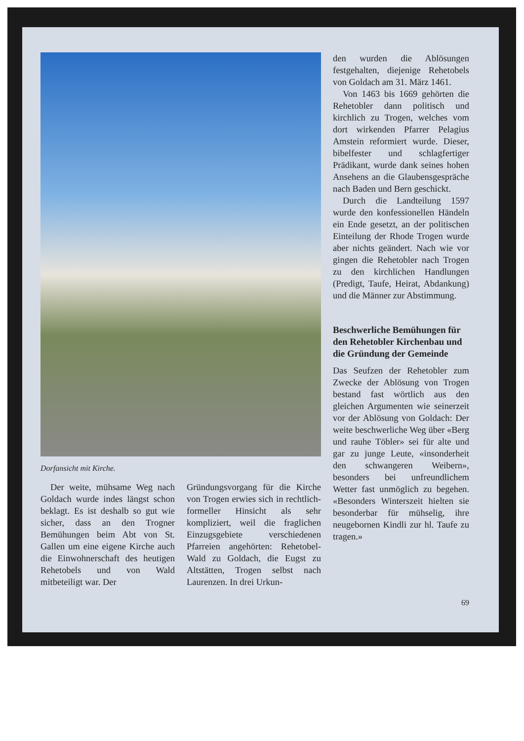Dorfansicht mit Kirche.
Der weite, mühsame Weg nach Goldach wurde indes längst schon beklagt. Es ist deshalb so gut wie sicher, dass an den Trogner Bemühungen beim Abt von St. Gallen um eine eigene Kirche auch die Einwohnerschaft des heutigen Rehetobels und von Wald mitbeteiligt war. Der
Gründungsvorgang für die Kirche von Trogen erwies sich in rechtlich-formeller Hinsicht als sehr kompliziert, weil die fraglichen Einzugsgebiete verschiedenen Pfarreien angehörten: Rehetobel-Wald zu Goldach, die Eugst zu Altstätten, Trogen selbst nach Laurenzen. In drei Urkun-
den wurden die Ablösungen festgehalten, diejenige Rehetobels von Goldach am 31. März 1461.
Von 1463 bis 1669 gehörten die Rehetobler dann politisch und kirchlich zu Trogen, welches vom dort wirkenden Pfarrer Pelagius Amstein reformiert wurde. Dieser, bibelfester und schlagfertiger Prädikant, wurde dank seines hohen Ansehens an die Glaubensgespräche nach Baden und Bern geschickt.
Durch die Landteilung 1597 wurde den konfessionellen Händeln ein Ende gesetzt, an der politischen Einteilung der Rhode Trogen wurde aber nichts geändert. Nach wie vor gingen die Rehetobler nach Trogen zu den kirchlichen Handlungen (Predigt, Taufe, Heirat, Abdankung) und die Männer zur Abstimmung.
Beschwerliche Bemühungen für den Rehetobler Kirchenbau und die Gründung der Gemeinde
Das Seufzen der Rehetobler zum Zwecke der Ablösung von Trogen bestand fast wörtlich aus den gleichen Argumenten wie seinerzeit vor der Ablösung von Goldach: Der weite beschwerliche Weg über «Berg und rauhe Töbler» sei für alte und gar zu junge Leute, «insonderheit den schwangeren Weibern», besonders bei unfreundlichem Wetter fast unmöglich zu begehen. «Besonders Winterszeit hielten sie besonderbar für mühselig, ihre neugebornen Kindli zur hl. Taufe zu tragen.»
69